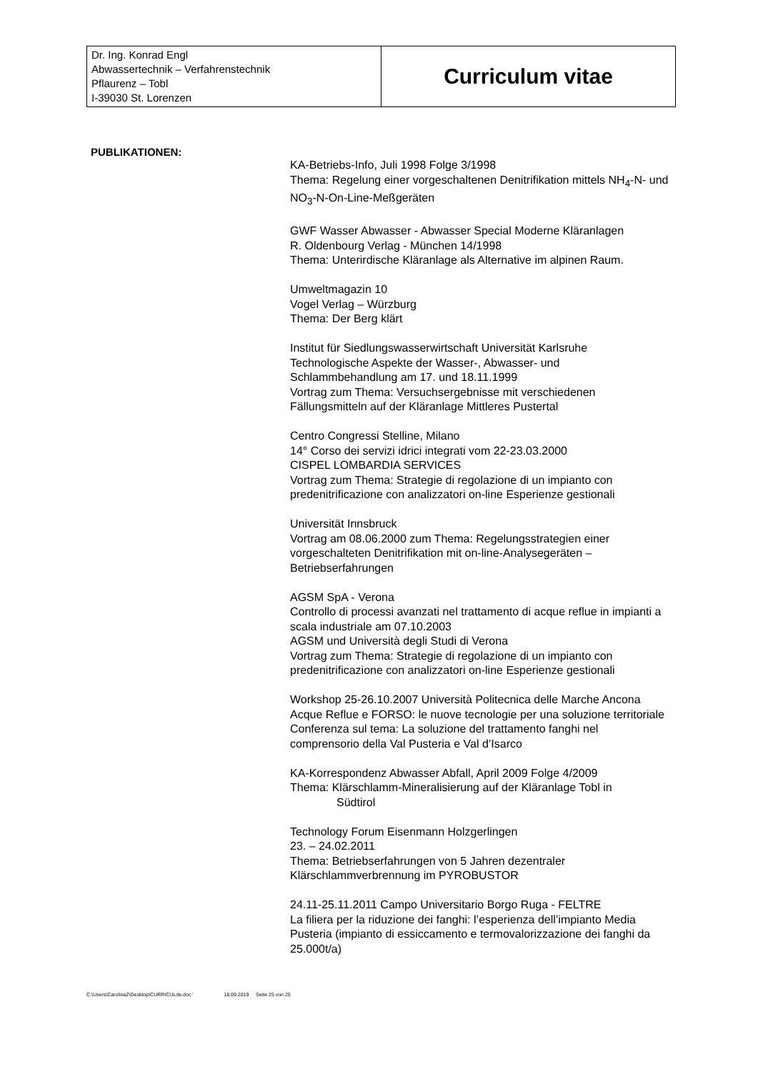| Dr. Ing. Konrad Engl Abwassertechnik – Verfahrenstechnik Pflaurenz – Tobl I-39030 St. Lorenzen | Curriculum vitae |
PUBLIKATIONEN:
KA-Betriebs-Info, Juli 1998 Folge 3/1998
Thema: Regelung einer vorgeschaltenen Denitrifikation mittels NH<sub>4</sub>-N- und NO<sub>3</sub>-N-On-Line-Meßgeräten
GWF Wasser Abwasser - Abwasser Special Moderne Kläranlagen
R. Oldenbourg Verlag - München 14/1998
Thema: Unterirdische Kläranlage als Alternative im alpinen Raum.
Umweltmagazin 10
Vogel Verlag – Würzburg
Thema: Der Berg klärt
Institut für Siedlungswasserwirtschaft Universität Karlsruhe
Technologische Aspekte der Wasser-, Abwasser- und Schlammbehandlung am 17. und 18.11.1999
Vortrag zum Thema: Versuchsergebnisse mit verschiedenen Fällungsmitteln auf der Kläranlage Mittleres Pustertal
Centro Congressi Stelline, Milano
14° Corso dei servizi idrici integrati vom 22-23.03.2000
CISPEL LOMBARDIA SERVICES
Vortrag zum Thema: Strategie di regolazione di un impianto con predenitrificazione con analizzatori on-line Esperienze gestionali
Universität Innsbruck
Vortrag am 08.06.2000 zum Thema: Regelungsstrategien einer vorgeschalteten Denitrifikation mit on-line-Analysegeräten – Betriebserfahrungen
AGSM SpA - Verona
Controllo di processi avanzati nel trattamento di acque reflue in impianti a scala industriale am 07.10.2003
AGSM und Università degli Studi di Verona
Vortrag zum Thema: Strategie di regolazione di un impianto con predenitrificazione con analizzatori on-line Esperienze gestionali
Workshop 25-26.10.2007 Università Politecnica delle Marche Ancona
Acque Reflue e FORSO: le nuove tecnologie per una soluzione territoriale
Conferenza sul tema: La soluzione del trattamento fanghi nel comprensorio della Val Pusteria e Val d’Isarco
KA-Korrespondenz Abwasser Abfall, April 2009 Folge 4/2009
Thema: Klärschlamm-Mineralisierung auf der Kläranlage Tobl in
Südtirol
Technology Forum Eisenmann Holzgerlingen
23. – 24.02.2011
Thema: Betriebserfahrungen von 5 Jahren dezentraler Klärschlammverbrennung im PYROBUSTOR
24.11-25.11.2011 Campo Universitario Borgo Ruga - FELTRE
La filiera per la riduzione dei fanghi: l’esperienza dell’impianto Media Pusteria (impianto di essiccamento e termovalorizzazione dei fanghi da 25.000t/a)
C:\Users\CarolinaZ\Desktop\CURRICULde.doc ' 18.09.2019 Seite 25 von 25